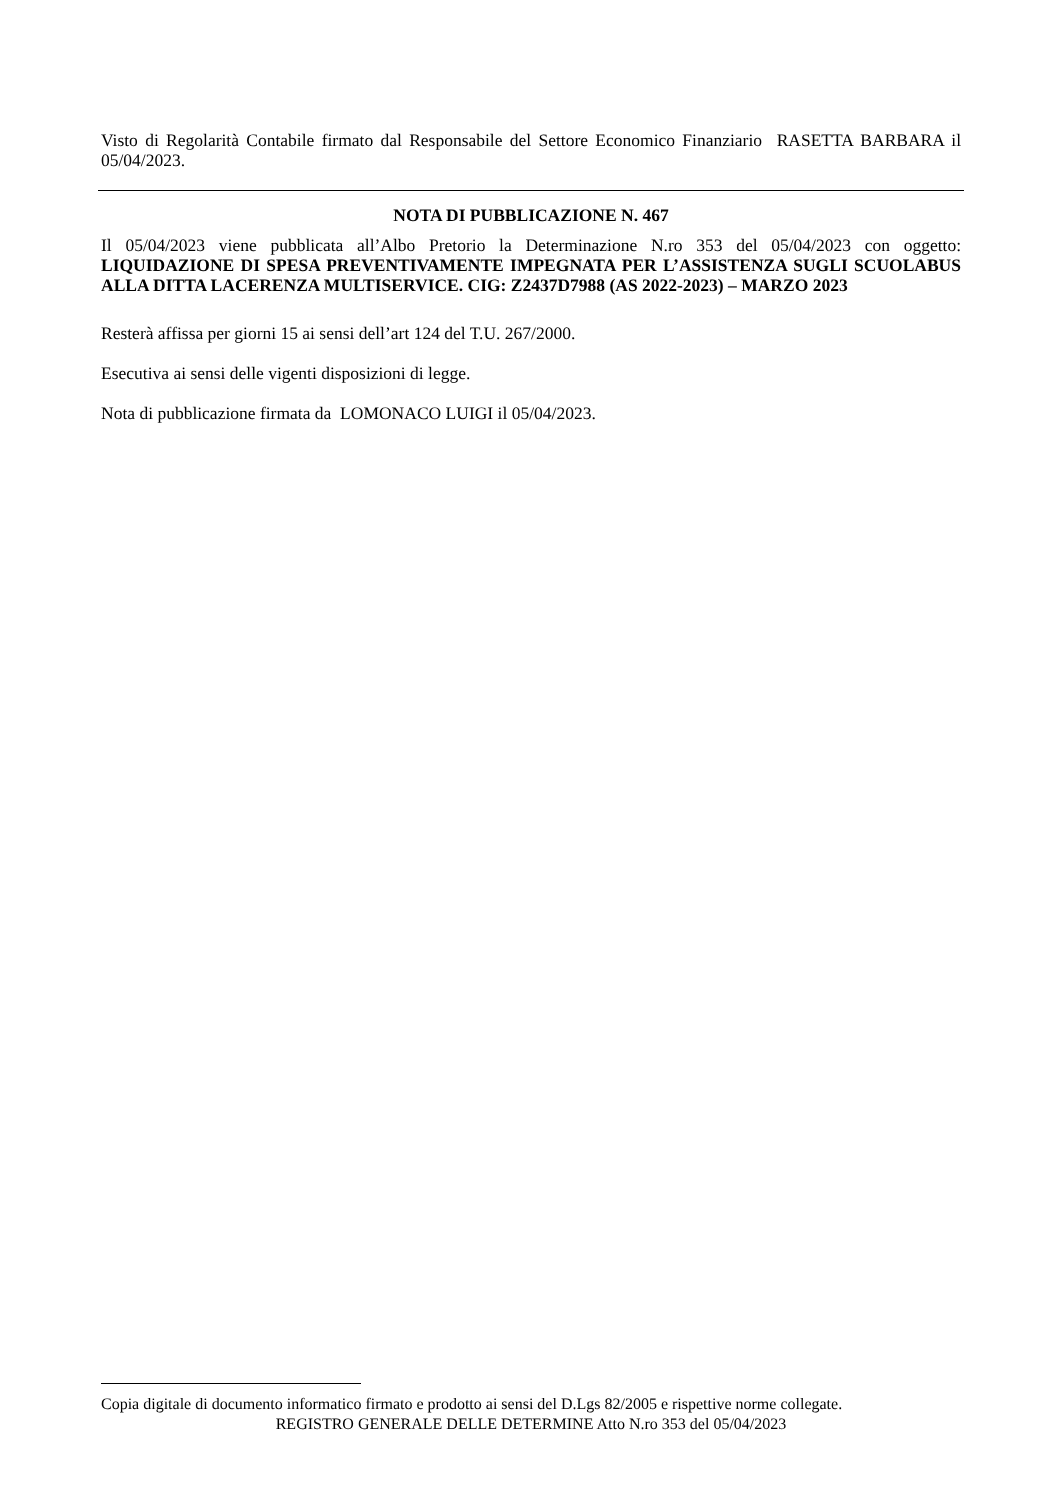Visto di Regolarità Contabile firmato dal Responsabile del Settore Economico Finanziario RASETTA BARBARA il 05/04/2023.
NOTA DI PUBBLICAZIONE N. 467
Il 05/04/2023 viene pubblicata all’Albo Pretorio la Determinazione N.ro 353 del 05/04/2023 con oggetto: LIQUIDAZIONE DI SPESA PREVENTIVAMENTE IMPEGNATA PER L’ASSISTENZA SUGLI SCUOLABUS ALLA DITTA LACERENZA MULTISERVICE. CIG: Z2437D7988 (AS 2022-2023) – MARZO 2023
Resterà affissa per giorni 15 ai sensi dell’art 124 del T.U. 267/2000.
Esecutiva ai sensi delle vigenti disposizioni di legge.
Nota di pubblicazione firmata da LOMONACO LUIGI il 05/04/2023.
Copia digitale di documento informatico firmato e prodotto ai sensi del D.Lgs 82/2005 e rispettive norme collegate.
REGISTRO GENERALE DELLE DETERMINE Atto N.ro 353 del 05/04/2023